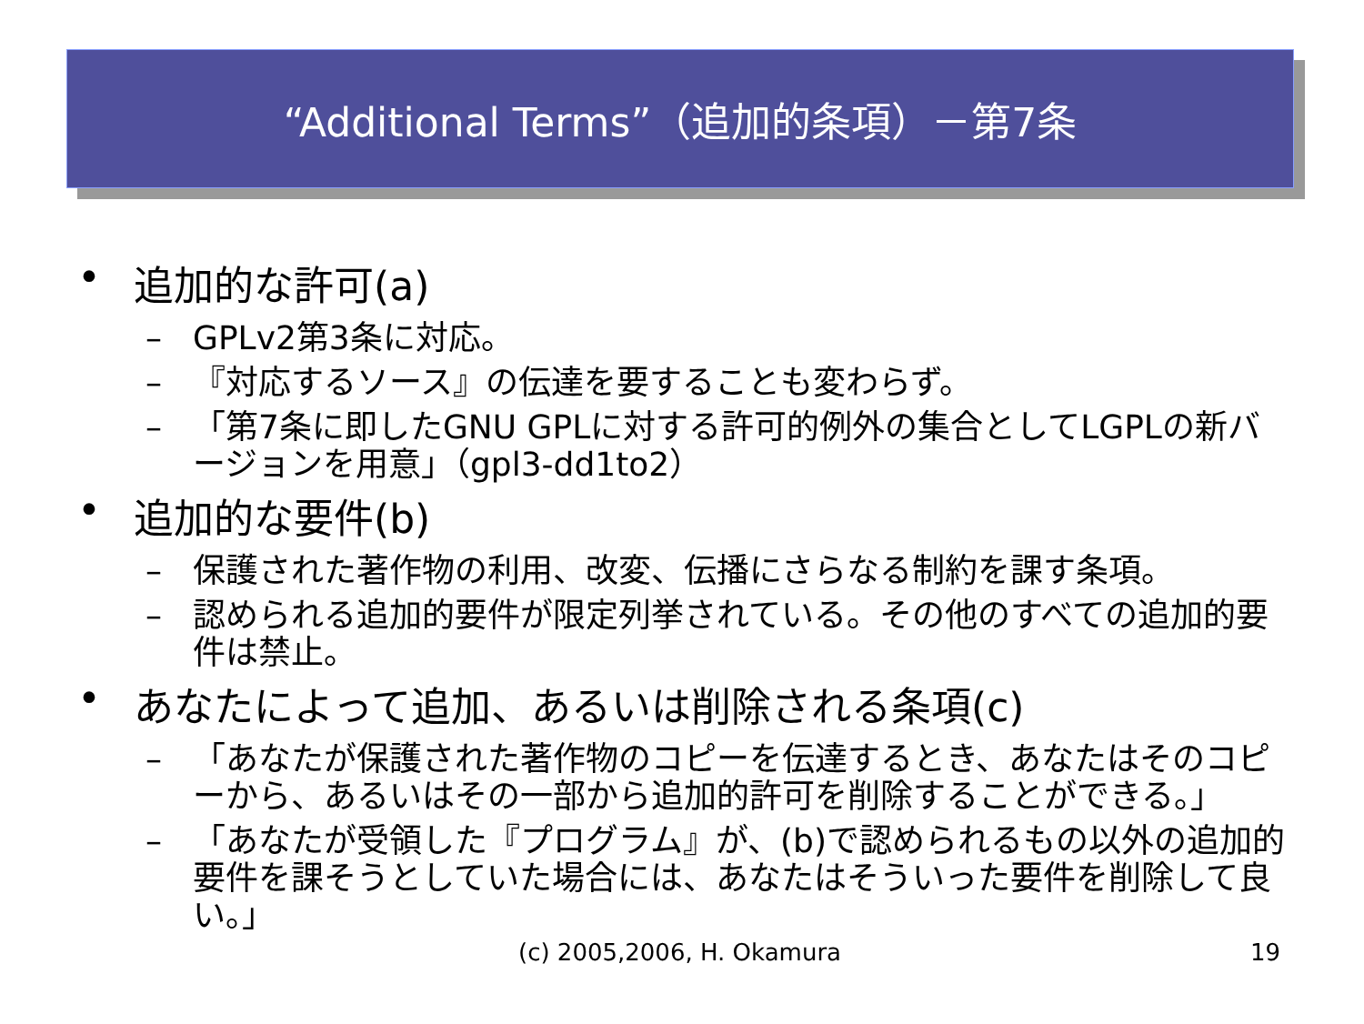“Additional Terms”（追加的条項）－第7条
• 追加的な許可(a)
– GPLv2第3条に対応。
– 『対応するソース』の伝達を要することも変わらず。
– 「第7条に即したGNU GPLに対する許可的例外の集合としてLGPLの新バージョンを用意」（gpl3-dd1to2）
• 追加的な要件(b)
– 保護された著作物の利用、改変、伝播にさらなる制約を課す条項。
– 認められる追加的要件が限定列挙されている。その他のすべての追加的要件は禁止。
• あなたによって追加、あるいは削除される条項(c)
– 「あなたが保護された著作物のコピーを伝達するとき、あなたはそのコピーから、あるいはその一部から追加的許可を削除することができる。」
– 「あなたが受領した『プログラム』が、(b)で認められるもの以外の追加的要件を課そうとしていた場合には、あなたはそういった要件を削除して良い。」
(c) 2005,2006, H. Okamura 19